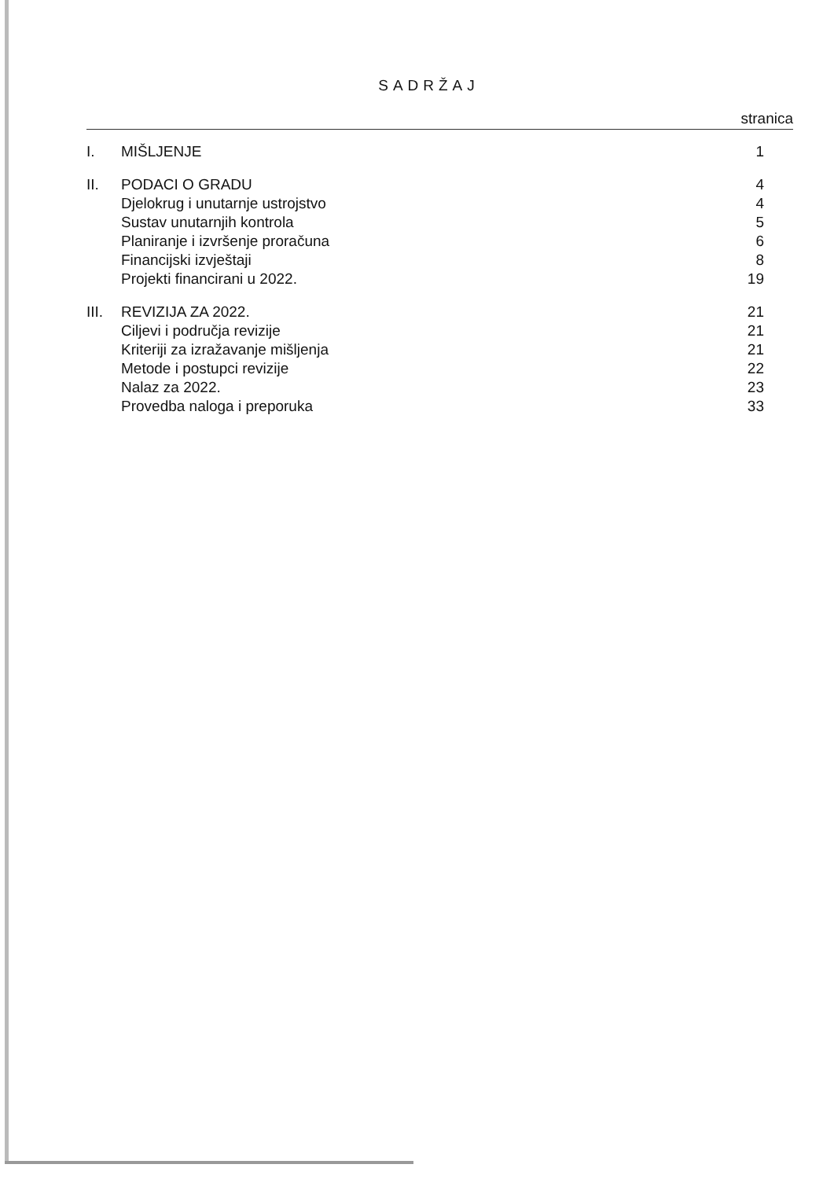SADRŽAJ
stranica
| I. | MIŠLJENJE | 1 |
| II. | PODACI O GRADU | 4 |
| | Djelokrug i unutarnje ustrojstvo | 4 |
| | Sustav unutarnjih kontrola | 5 |
| | Planiranje i izvršenje proračuna | 6 |
| | Financijski izvještaji | 8 |
| | Projekti financirani u 2022. | 19 |
| III. | REVIZIJA ZA 2022. | 21 |
| | Ciljevi i područja revizije | 21 |
| | Kriteriji za izražavanje mišljenja | 21 |
| | Metode i postupci revizije | 22 |
| | Nalaz za 2022. | 23 |
| | Provedba naloga i preporuka | 33 |